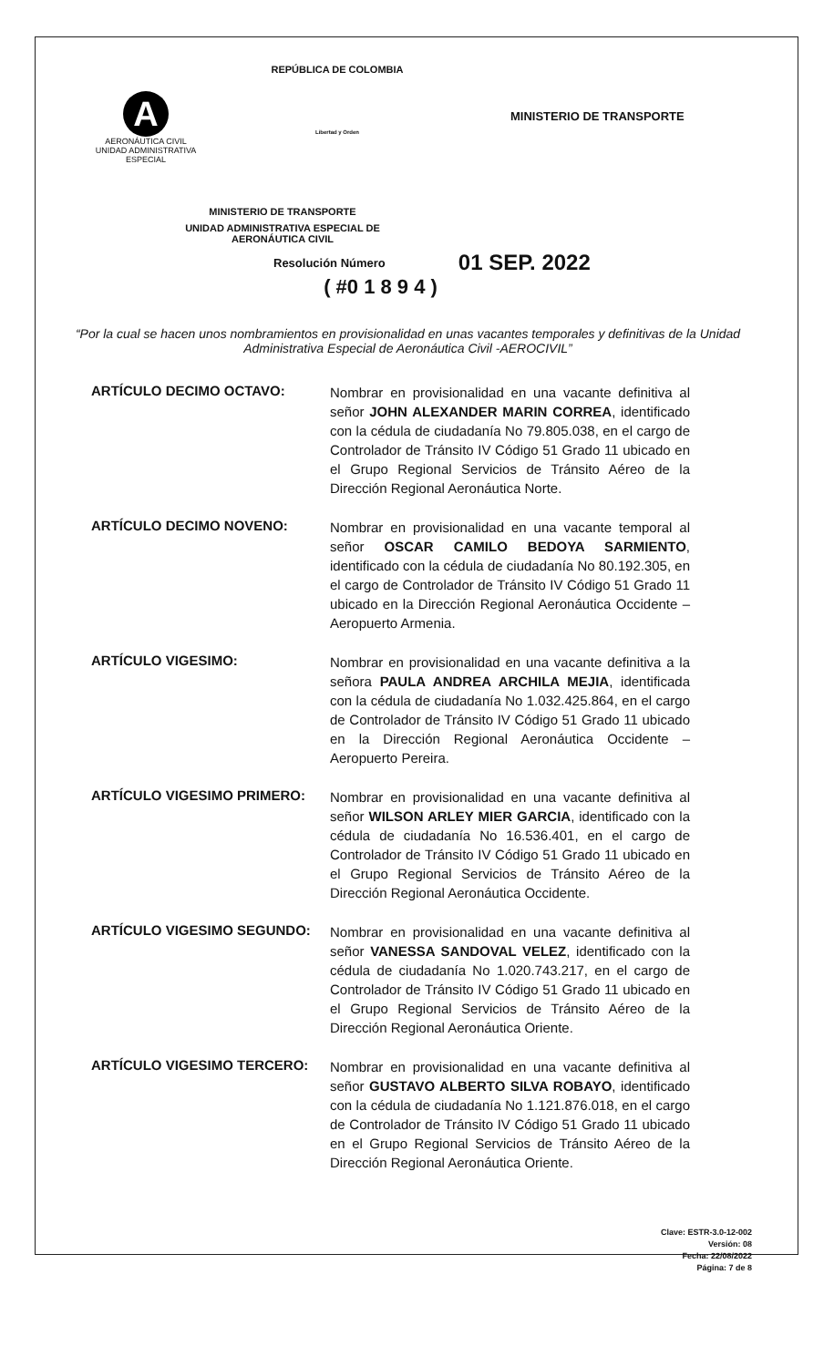A
AERONÁUTICA CIVIL
UNIDAD ADMINISTRATIVA ESPECIAL
REPÚBLICA DE COLOMBIA
Libertad y Orden
MINISTERIO DE TRANSPORTE
MINISTERIO DE TRANSPORTE
UNIDAD ADMINISTRATIVA ESPECIAL DE
AERONÁUTICA CIVIL
Resolución Número 01 SEP. 2022
( #0 1 8 9 4 )
“Por la cual se hacen unos nombramientos en provisionalidad en unas vacantes temporales y definitivas de la Unidad Administrativa Especial de Aeronáutica Civil -AEROCIVIL”
ARTÍCULO DECIMO OCTAVO:
Nombrar en provisionalidad en una vacante definitiva al señor JOHN ALEXANDER MARIN CORREA, identificado con la cédula de ciudadanía No 79.805.038, en el cargo de Controlador de Tránsito IV Código 51 Grado 11 ubicado en el Grupo Regional Servicios de Tránsito Aéreo de la Dirección Regional Aeronáutica Norte.
ARTÍCULO DECIMO NOVENO:
Nombrar en provisionalidad en una vacante temporal al señor OSCAR CAMILO BEDOYA SARMIENTO, identificado con la cédula de ciudadanía No 80.192.305, en el cargo de Controlador de Tránsito IV Código 51 Grado 11 ubicado en la Dirección Regional Aeronáutica Occidente – Aeropuerto Armenia.
ARTÍCULO VIGESIMO:
Nombrar en provisionalidad en una vacante definitiva a la señora PAULA ANDREA ARCHILA MEJIA, identificada con la cédula de ciudadanía No 1.032.425.864, en el cargo de Controlador de Tránsito IV Código 51 Grado 11 ubicado en la Dirección Regional Aeronáutica Occidente – Aeropuerto Pereira.
ARTÍCULO VIGESIMO PRIMERO:
Nombrar en provisionalidad en una vacante definitiva al señor WILSON ARLEY MIER GARCIA, identificado con la cédula de ciudadanía No 16.536.401, en el cargo de Controlador de Tránsito IV Código 51 Grado 11 ubicado en el Grupo Regional Servicios de Tránsito Aéreo de la Dirección Regional Aeronáutica Occidente.
ARTÍCULO VIGESIMO SEGUNDO:
Nombrar en provisionalidad en una vacante definitiva al señor VANESSA SANDOVAL VELEZ, identificado con la cédula de ciudadanía No 1.020.743.217, en el cargo de Controlador de Tránsito IV Código 51 Grado 11 ubicado en el Grupo Regional Servicios de Tránsito Aéreo de la Dirección Regional Aeronáutica Oriente.
ARTÍCULO VIGESIMO TERCERO:
Nombrar en provisionalidad en una vacante definitiva al señor GUSTAVO ALBERTO SILVA ROBAYO, identificado con la cédula de ciudadanía No 1.121.876.018, en el cargo de Controlador de Tránsito IV Código 51 Grado 11 ubicado en el Grupo Regional Servicios de Tránsito Aéreo de la Dirección Regional Aeronáutica Oriente.
Clave: ESTR-3.0-12-002
Versión: 08
Fecha: 22/08/2022
Página: 7 de 8